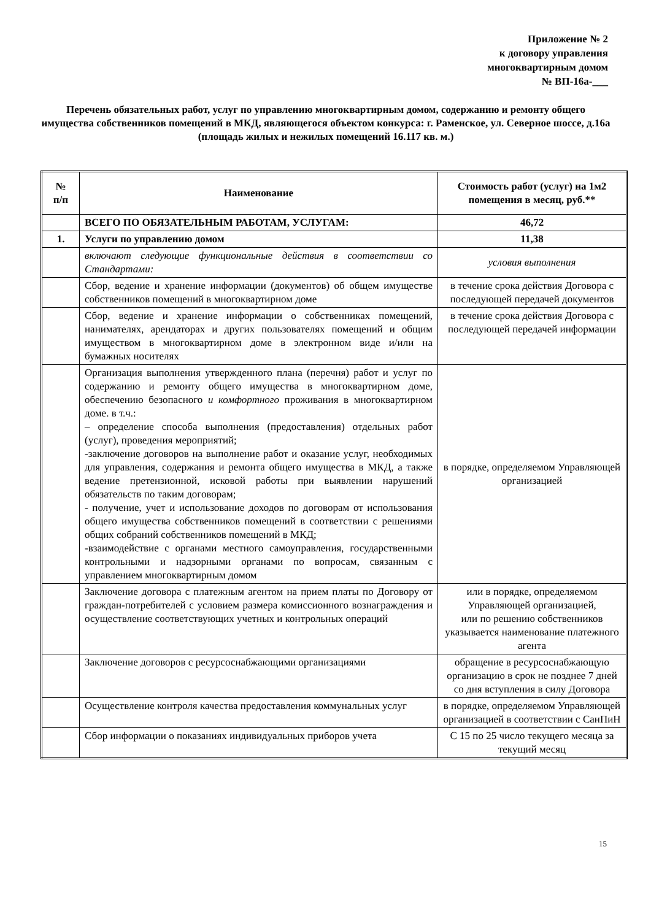Приложение № 2
к договору управления
многоквартирным домом
№ ВП-16а-___
Перечень обязательных работ, услуг по управлению многоквартирным домом, содержанию и ремонту общего имущества собственников помещений в МКД, являющегося объектом конкурса: г. Раменское, ул. Северное шоссе, д.16а
(площадь жилых и нежилых помещений 16.117 кв. м.)
| № п/п | Наименование | Стоимость работ (услуг) на 1м2 помещения в месяц, руб.** |
| --- | --- | --- |
| | ВСЕГО ПО ОБЯЗАТЕЛЬНЫМ РАБОТАМ, УСЛУГАМ: | 46,72 |
| 1. | Услуги по управлению домом | 11,38 |
| | включают следующие функциональные действия в соответствии со Стандартами: | условия выполнения |
| | Сбор, ведение и хранение информации (документов) об общем имуществе собственников помещений в многоквартирном доме | в течение срока действия Договора с последующей передачей документов |
| | Сбор, ведение и хранение информации о собственниках помещений, нанимателях, арендаторах и других пользователях помещений и общим имуществом в многоквартирном доме в электронном виде и/или на бумажных носителях | в течение срока действия Договора с последующей передачей информации |
| | Организация выполнения утвержденного плана (перечня) работ и услуг по содержанию и ремонту общего имущества в многоквартирном доме, обеспечению безопасного и комфортного проживания в многоквартирном доме. в т.ч.: – определение способа выполнения (предоставления) отдельных работ (услуг), проведения мероприятий; -заключение договоров на выполнение работ и оказание услуг, необходимых для управления, содержания и ремонта общего имущества в МКД, а также ведение претензионной, исковой работы при выявлении нарушений обязательств по таким договорам; - получение, учет и использование доходов по договорам от использования общего имущества собственников помещений в соответствии с решениями общих собраний собственников помещений в МКД; -взаимодействие с органами местного самоуправления, государственными контрольными и надзорными органами по вопросам, связанным с управлением многоквартирным домом | в порядке, определяемом Управляющей организацией |
| | Заключение договора с платежным агентом на прием платы по Договору от граждан-потребителей с условием размера комиссионного вознаграждения и осуществление соответствующих учетных и контрольных операций | или в порядке, определяемом Управляющей организацией, или по решению собственников указывается наименование платежного агента |
| | Заключение договоров с ресурсоснабжающими организациями | обращение в ресурсоснабжающую организацию в срок не позднее 7 дней со дня вступления в силу Договора |
| | Осуществление контроля качества предоставления коммунальных услуг | в порядке, определяемом Управляющей организацией в соответствии с СанПиН |
| | Сбор информации о показаниях индивидуальных приборов учета | С 15 по 25 число текущего месяца за текущий месяц |
15